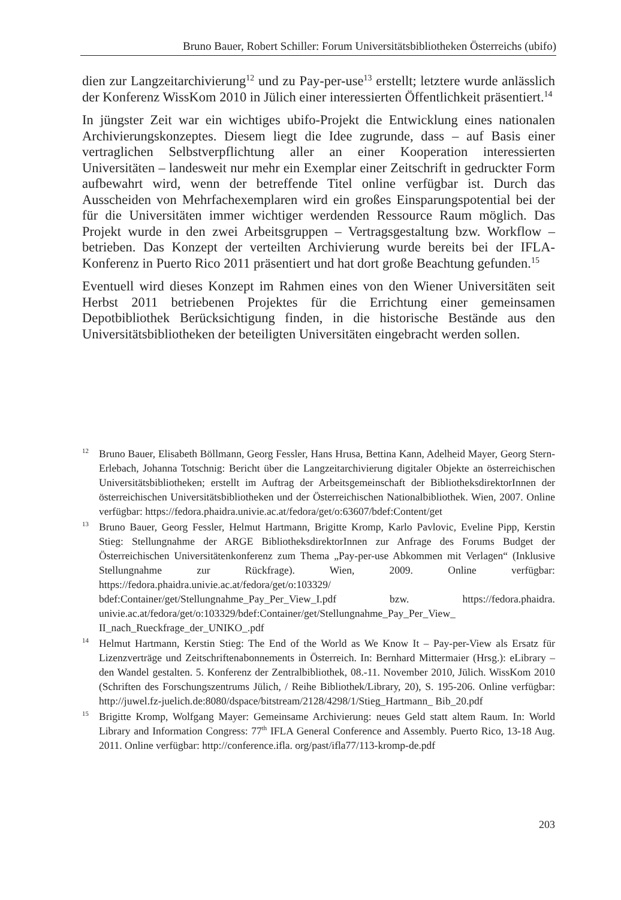Bruno Bauer, Robert Schiller: Forum Universitätsbibliotheken Österreichs (ubifo)
dien zur Langzeitarchivierung<sup>12</sup> und zu Pay-per-use<sup>13</sup> erstellt; letztere wurde anlässlich der Konferenz WissKom 2010 in Jülich einer interessierten Öffentlichkeit präsentiert.<sup>14</sup>
In jüngster Zeit war ein wichtiges ubifo-Projekt die Entwicklung eines nationalen Archivierungskonzeptes. Diesem liegt die Idee zugrunde, dass – auf Basis einer vertraglichen Selbstverpflichtung aller an einer Kooperation interessierten Universitäten – landesweit nur mehr ein Exemplar einer Zeitschrift in gedruckter Form aufbewahrt wird, wenn der betreffende Titel online verfügbar ist. Durch das Ausscheiden von Mehrfachexemplaren wird ein großes Einsparungspotential bei der für die Universitäten immer wichtiger werdenden Ressource Raum möglich. Das Projekt wurde in den zwei Arbeitsgruppen – Vertragsgestaltung bzw. Workflow – betrieben. Das Konzept der verteilten Archivierung wurde bereits bei der IFLA-Konferenz in Puerto Rico 2011 präsentiert und hat dort große Beachtung gefunden.<sup>15</sup>
Eventuell wird dieses Konzept im Rahmen eines von den Wiener Universitäten seit Herbst 2011 betriebenen Projektes für die Errichtung einer gemeinsamen Depotbibliothek Berücksichtigung finden, in die historische Bestände aus den Universitätsbibliotheken der beteiligten Universitäten eingebracht werden sollen.
<sup>12</sup> Bruno Bauer, Elisabeth Böllmann, Georg Fessler, Hans Hrusa, Bettina Kann, Adelheid Mayer, Georg Stern-Erlebach, Johanna Totschnig: Bericht über die Langzeitarchivierung digitaler Objekte an österreichischen Universitätsbibliotheken; erstellt im Auftrag der Arbeitsgemeinschaft der BibliotheksdirektorInnen der österreichischen Universitätsbibliotheken und der Österreichischen Nationalbibliothek. Wien, 2007. Online verfügbar: https://fedora.phaidra.univie.ac.at/fedora/get/o:63607/bdef:Content/get
<sup>13</sup> Bruno Bauer, Georg Fessler, Helmut Hartmann, Brigitte Kromp, Karlo Pavlovic, Eveline Pipp, Kerstin Stieg: Stellungnahme der ARGE BibliotheksdirektorInnen zur Anfrage des Forums Budget der Österreichischen Universitätenkonferenz zum Thema „Pay-per-use Abkommen mit Verlagen“ (Inklusive Stellungnahme zur Rückfrage). Wien, 2009. Online verfügbar: https://fedora.phaidra.univie.ac.at/fedora/get/o:103329/ bdef:Container/get/Stellungnahme_Pay_Per_View_I.pdf bzw. https://fedora.phaidra. univie.ac.at/fedora/get/o:103329/bdef:Container/get/Stellungnahme_Pay_Per_View_ II_nach_Rueckfrage_der_UNIKO_.pdf
<sup>14</sup> Helmut Hartmann, Kerstin Stieg: The End of the World as We Know It – Pay-per-View als Ersatz für Lizenzverträge und Zeitschriftenabonnements in Österreich. In: Bernhard Mittermaier (Hrsg.): eLibrary – den Wandel gestalten. 5. Konferenz der Zentralbibliothek, 08.-11. November 2010, Jülich. WissKom 2010 (Schriften des Forschungszentrums Jülich, / Reihe Bibliothek/Library, 20), S. 195-206. Online verfügbar: http://juwel.fz-juelich.de:8080/dspace/bitstream/2128/4298/1/Stieg_Hartmann_ Bib_20.pdf
<sup>15</sup> Brigitte Kromp, Wolfgang Mayer: Gemeinsame Archivierung: neues Geld statt altem Raum. In: World Library and Information Congress: 77<sup>th</sup> IFLA General Conference and Assembly. Puerto Rico, 13-18 Aug. 2011. Online verfügbar: http://conference.ifla. org/past/ifla77/113-kromp-de.pdf
203